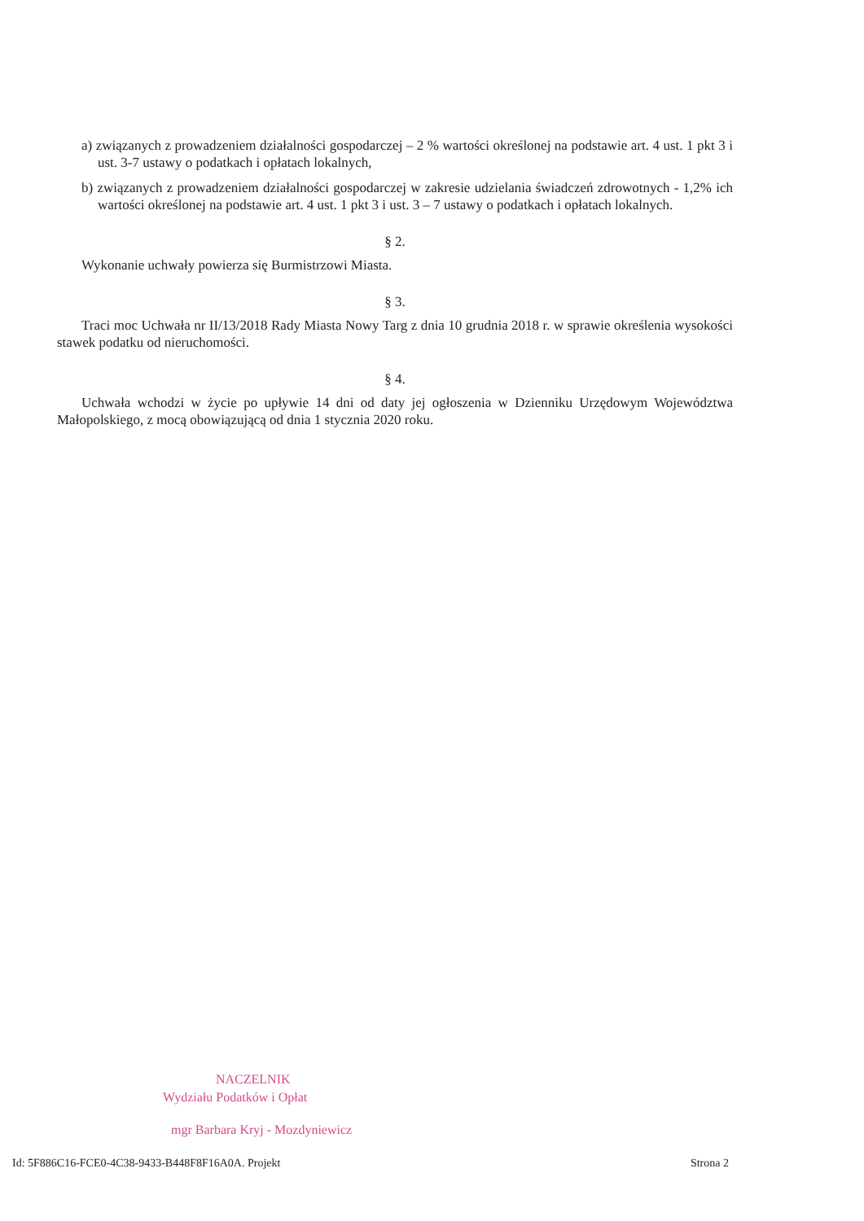a) związanych z prowadzeniem działalności gospodarczej – 2 % wartości określonej na podstawie art. 4 ust. 1 pkt 3 i ust. 3-7 ustawy o podatkach i opłatach lokalnych,
b) związanych z prowadzeniem działalności gospodarczej w zakresie udzielania świadczeń zdrowotnych - 1,2% ich wartości określonej na podstawie art. 4 ust. 1 pkt 3 i ust. 3 – 7 ustawy o podatkach i opłatach lokalnych.
§ 2.
Wykonanie uchwały powierza się Burmistrzowi Miasta.
§ 3.
Traci moc Uchwała nr II/13/2018 Rady Miasta Nowy Targ z dnia 10 grudnia 2018 r. w sprawie określenia wysokości stawek podatku od nieruchomości.
§ 4.
Uchwała wchodzi w życie po upływie 14 dni od daty jej ogłoszenia w Dzienniku Urzędowym Województwa Małopolskiego, z mocą obowiązującą od dnia 1 stycznia 2020 roku.
NACZELNIK
Wydziału Podatków i Opłat
mgr Barbara Kryj - Mozdyniewicz
Id: 5F886C16-FCE0-4C38-9433-B448F8F16A0A. Projekt Strona 2